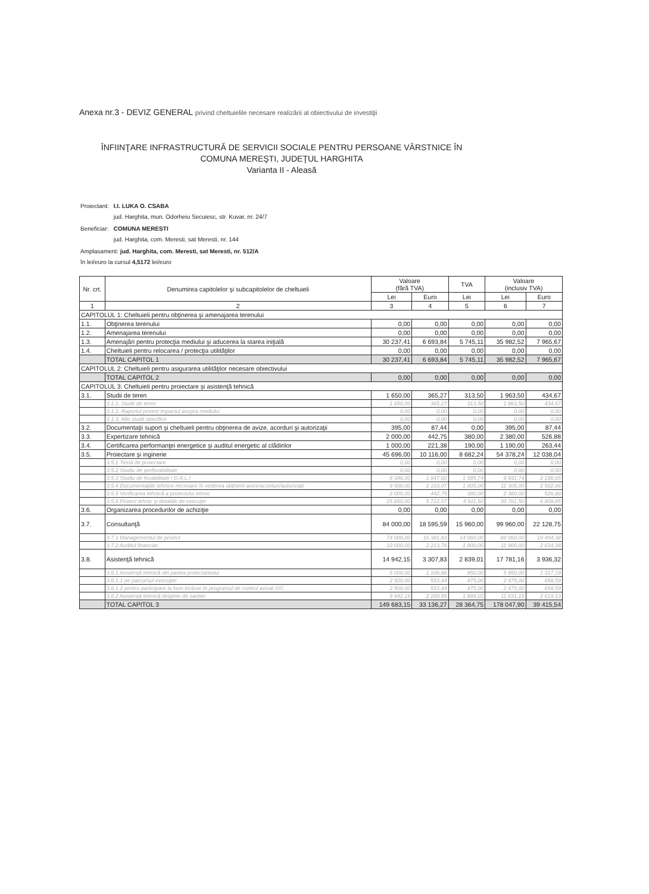Anexa nr.3 - DEVIZ GENERAL privind cheltuielile necesare realizării al obiectivului de investiţii
ÎNFIINŢARE INFRASTRUCTURĂ DE SERVICII SOCIALE PENTRU PERSOANE VÂRSTNICE ÎN
COMUNA MEREŞTI, JUDEŢUL HARGHITA
Varianta II - Aleasă
| Proiectant: | I.I. LUKA O. CSABA jud. Harghita, mun. Odorheiu Secuiesc, str. Kuvar, nr. 24/7 |
| Beneficiar: | COMUNA MERESTI jud. Harghita, com. Meresti, sat Meresti, nr. 144 |
| Amplasament: jud. Harghita, com. Meresti, sat Meresti, nr. 512/A în lei/euro la cursul 4,5172 lei/euro | |
| Nr. crt. | Denumirea capitolelor şi subcapitolelor de cheltuieli | Valoare (fără TVA) | | TVA | Valoare (inclusiv TVA) | |
| --- | --- | --- | --- | --- | --- | --- |
| | | Lei | Euro | Lei | Lei | Euro |
| 1 | 2 | 3 | 4 | 5 | 6 | 7 |
| CAPITOLUL 1: Cheltuieli pentru obţinerea şi amenajarea terenului | | | | | | |
| 1.1. | Obţinerea terenului | 0,00 | 0,00 | 0,00 | 0,00 | 0,00 |
| 1.2. | Amenajarea terenului | 0,00 | 0,00 | 0,00 | 0,00 | 0,00 |
| 1.3. | Amenajări pentru protecţia mediului şi aducerea la starea iniţială | 30 237,41 | 6 693,84 | 5 745,11 | 35 982,52 | 7 965,67 |
| 1.4. | Cheltuieli pentru relocarea / protecţia utilităţilor | 0,00 | 0,00 | 0,00 | 0,00 | 0,00 |
| | TOTAL CAPITOL 1 | 30 237,41 | 6 693,84 | 5 745,11 | 35 982,52 | 7 965,67 |
| CAPITOLUL 2: Cheltuieli pentru asigurarea utilităţilor necesare obiectivului | | | | | | |
| | TOTAL CAPITOL 2 | 0,00 | 0,00 | 0,00 | 0,00 | 0,00 |
| CAPITOLUL 3: Cheltuieli pentru proiectare şi asistenţă tehnică | | | | | | |
| 3.1. | Studii de teren | 1 650,00 | 365,27 | 313,50 | 1 963,50 | 434,67 |
| | 3.1.1. Studii de teren | 1 650,00 | 365,27 | 313,50 | 1 963,50 | 434,67 |
| | 3.1.2. Raportul privind impactul asupra mediului | 0,00 | 0,00 | 0,00 | 0,00 | 0,00 |
| | 3.1.3. Alte studii specifice | 0,00 | 0,00 | 0,00 | 0,00 | 0,00 |
| 3.2. | Documentaţii suport şi cheltuieli pentru obţinerea de avize, acorduri şi autorizaţii | 395,00 | 87,44 | 0,00 | 395,00 | 87,44 |
| 3.3. | Expertizare tehnică | 2 000,00 | 442,75 | 380,00 | 2 380,00 | 526,88 |
| 3.4. | Certificarea performanţei energetice şi auditul energetic al clădirilor | 1 000,00 | 221,38 | 190,00 | 1 190,00 | 263,44 |
| 3.5. | Proiectare şi inginerie | 45 696,00 | 10 116,00 | 8 682,24 | 54 378,24 | 12 038,04 |
| | 3.5.1 Temă de proiectare | 0,00 | 0,00 | 0,00 | 0,00 | 0,00 |
| | 3.5.2 Studiu de prefezabilitate | 0,00 | 0,00 | 0,00 | 0,00 | 0,00 |
| | 3.5.3 Studiu de fezabilitate / D.A.L.I | 8 346,00 | 1 847,60 | 1 585,74 | 9 931,74 | 2 198,65 |
| | 3.5.4 Documentaţiile tehnice necesare în vederea obţinerii avize/acorduri/autorizaţii | 9 500,00 | 2 103,07 | 1 805,00 | 11 305,00 | 2 502,66 |
| | 3.5.5 Verificarea tehnică a proiectului tehnic | 2 000,00 | 442,75 | 380,00 | 2 380,00 | 526,88 |
| | 3.5.6 Proiect tehnic şi detaliile de execuţie | 25 850,00 | 5 722,57 | 4 911,50 | 30 761,50 | 6 809,85 |
| 3.6. | Organizarea procedurilor de achiziţie | 0,00 | 0,00 | 0,00 | 0,00 | 0,00 |
| 3.7. | Consultanţă | 84 000,00 | 18 595,59 | 15 960,00 | 99 960,00 | 22 128,75 |
| | 3.7.1 Managementul de proiect | 74 000,00 | 16 381,83 | 14 060,00 | 88 060,00 | 19 494,38 |
| | 3.7.2 Auditul financiar | 10 000,00 | 2 213,76 | 1 900,00 | 11 900,00 | 2 634,38 |
| 3.8. | Asistenţă tehnică | 14 942,15 | 3 307,83 | 2 839,01 | 17 781,16 | 3 936,32 |
| | 3.8.1 Asistenţă tehnică din partea proiectantului | 5 000,00 | 1 106,88 | 950,00 | 5 950,00 | 1 317,19 |
| | 3.8.1.1 pe parcursul execuţiei | 2 500,00 | 553,44 | 475,00 | 2 975,00 | 658,59 |
| | 3.8.1.2 pentru participare la faze incluse în programul de control avizat ISC | 2 500,00 | 553,44 | 475,00 | 2 975,00 | 658,59 |
| | 3.8.2 Asistenţă tehnică diriginte de santier | 9 942,15 | 2 200,95 | 1 889,01 | 11 831,15 | 2 619,13 |
| | TOTAL CAPITOL 3 | 149 683,15 | 33 136,27 | 28 364,75 | 178 047,90 | 39 415,54 |